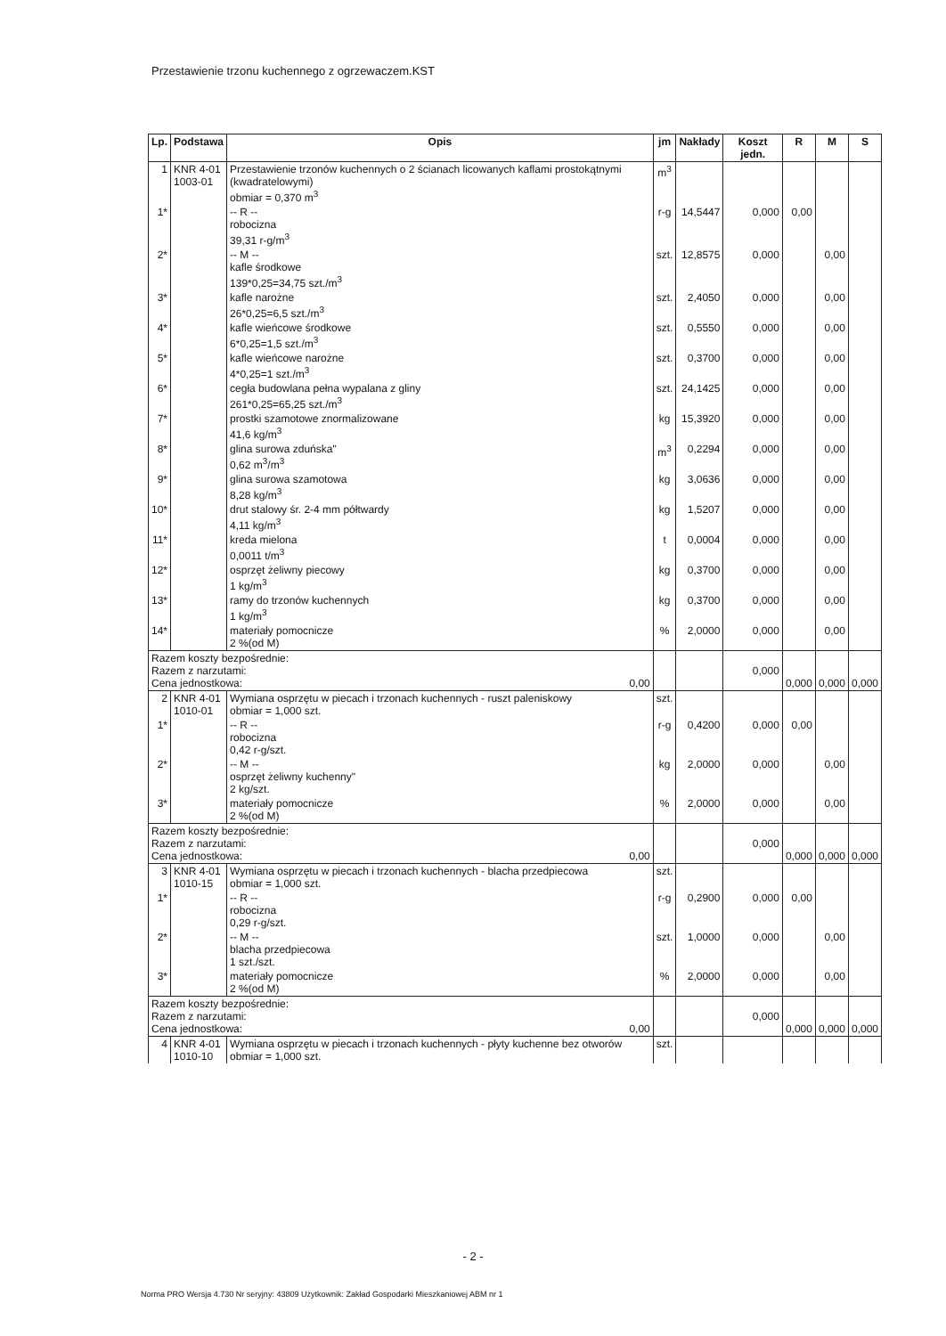Przestawienie trzonu kuchennego z ogrzewaczem.KST
| Lp. | Podstawa | Opis | jm | Nakłady | Koszt jedn. | R | M | S |
| --- | --- | --- | --- | --- | --- | --- | --- | --- |
| 1 | KNR 4-01 1003-01 | Przestawienie trzonów kuchennych o 2 ścianach licowanych kaflami prostokątnymi (kwadratelowymi) obmiar = 0,370 m<sup>3</sup> | m<sup>3</sup> | | | | | |
| 1* | | -- R -- robocizna 39,31 r-g/m<sup>3</sup> | r-g | 14,5447 | 0,000 | 0,00 | | |
| 2* | | -- M -- kafle środkowe 139*0,25=34,75 szt./m<sup>3</sup> | szt. | 12,8575 | 0,000 | | 0,00 | |
| 3* | | kafle narożne 26*0,25=6,5 szt./m<sup>3</sup> | szt. | 2,4050 | 0,000 | | 0,00 | |
| 4* | | kafle wieńcowe środkowe 6*0,25=1,5 szt./m<sup>3</sup> | szt. | 0,5550 | 0,000 | | 0,00 | |
| 5* | | kafle wieńcowe narożne 4*0,25=1 szt./m<sup>3</sup> | szt. | 0,3700 | 0,000 | | 0,00 | |
| 6* | | cegła budowlana pełna wypalana z gliny 261*0,25=65,25 szt./m<sup>3</sup> | szt. | 24,1425 | 0,000 | | 0,00 | |
| 7* | | prostki szamotowe znormalizowane 41,6 kg/m<sup>3</sup> | kg | 15,3920 | 0,000 | | 0,00 | |
| 8* | | glina surowa zduńska" 0,62 m<sup>3</sup>/m<sup>3</sup> | m<sup>3</sup> | 0,2294 | 0,000 | | 0,00 | |
| 9* | | glina surowa szamotowa 8,28 kg/m<sup>3</sup> | kg | 3,0636 | 0,000 | | 0,00 | |
| 10* | | drut stalowy śr. 2-4 mm półtwardy 4,11 kg/m<sup>3</sup> | kg | 1,5207 | 0,000 | | 0,00 | |
| 11* | | kreda mielona 0,0011 t/m<sup>3</sup> | t | 0,0004 | 0,000 | | 0,00 | |
| 12* | | osprzęt żeliwny piecowy 1 kg/m<sup>3</sup> | kg | 0,3700 | 0,000 | | 0,00 | |
| 13* | | ramy do trzonów kuchennych 1 kg/m<sup>3</sup> | kg | 0,3700 | 0,000 | | 0,00 | |
| 14* | | materiały pomocnicze 2 %(od M) | % | 2,0000 | 0,000 | | 0,00 | |
| Razem koszty bezpośrednie: Razem z narzutami: Cena jednostkowa: 0,00 | | | | | 0,000 | 0,000 | 0,000 | 0,000 |
| 2 | KNR 4-01 1010-01 | Wymiana osprzętu w piecach i trzonach kuchennych - ruszt paleniskowy obmiar = 1,000 szt. | szt. | | | | | |
| 1* | | -- R -- robocizna 0,42 r-g/szt. | r-g | 0,4200 | 0,000 | 0,00 | | |
| 2* | | -- M -- osprzęt żeliwny kuchenny" 2 kg/szt. | kg | 2,0000 | 0,000 | | 0,00 | |
| 3* | | materiały pomocnicze 2 %(od M) | % | 2,0000 | 0,000 | | 0,00 | |
| Razem koszty bezpośrednie: Razem z narzutami: Cena jednostkowa: 0,00 | | | | | 0,000 | 0,000 | 0,000 | 0,000 |
| 3 | KNR 4-01 1010-15 | Wymiana osprzętu w piecach i trzonach kuchennych - blacha przedpiecowa obmiar = 1,000 szt. | szt. | | | | | |
| 1* | | -- R -- robocizna 0,29 r-g/szt. | r-g | 0,2900 | 0,000 | 0,00 | | |
| 2* | | -- M -- blacha przedpiecowa 1 szt./szt. | szt. | 1,0000 | 0,000 | | 0,00 | |
| 3* | | materiały pomocnicze 2 %(od M) | % | 2,0000 | 0,000 | | 0,00 | |
| Razem koszty bezpośrednie: Razem z narzutami: Cena jednostkowa: 0,00 | | | | | 0,000 | 0,000 | 0,000 | 0,000 |
| 4 | KNR 4-01 1010-10 | Wymiana osprzętu w piecach i trzonach kuchennych - płyty kuchenne bez otworów obmiar = 1,000 szt. | szt. | | | | | |
- 2 -
Norma PRO Wersja 4.730 Nr seryjny: 43809 Użytkownik: Zakład Gospodarki Mieszkaniowej ABM nr 1